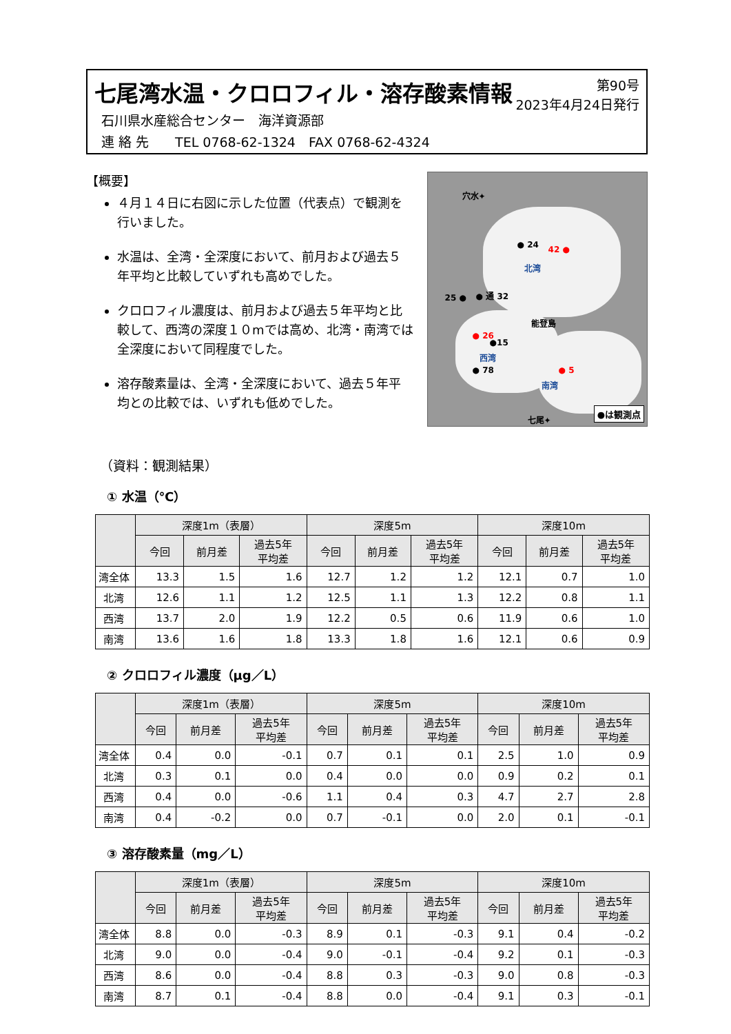七尾湾水温・クロロフィル・溶存酸素情報
石川県水産総合センター　海洋資源部
連 絡 先　　TEL 0768-62-1324　FAX 0768-62-4324
第90号
2023年4月24日発行
【概要】
４月１４日に右図に示した位置（代表点）で観測を行いました。
水温は、全湾・全深度において、前月および過去５年平均と比較していずれも高めでした。
クロロフィル濃度は、前月および過去５年平均と比較して、西湾の深度１０mでは高め、北湾・南湾では全深度において同程度でした。
溶存酸素量は、全湾・全深度において、過去５年平均との比較では、いずれも低めでした。
穴水✦
● 24 42 ●
北湾
25 ● ● 通 32
能登島
● 26
●15
西湾
● 78 ● 5
南湾
七尾✦
●は観測点
（資料：観測結果）
① 水温（℃）
| | 深度1m（表層） | | | 深度5m | | | 深度10m | | |
| --- | --- | --- | --- | --- | --- | --- | --- | --- | --- |
| | 今回 | 前月差 | 過去5年 平均差 | 今回 | 前月差 | 過去5年 平均差 | 今回 | 前月差 | 過去5年 平均差 |
| 湾全体 | 13.3 | 1.5 | 1.6 | 12.7 | 1.2 | 1.2 | 12.1 | 0.7 | 1.0 |
| 北湾 | 12.6 | 1.1 | 1.2 | 12.5 | 1.1 | 1.3 | 12.2 | 0.8 | 1.1 |
| 西湾 | 13.7 | 2.0 | 1.9 | 12.2 | 0.5 | 0.6 | 11.9 | 0.6 | 1.0 |
| 南湾 | 13.6 | 1.6 | 1.8 | 13.3 | 1.8 | 1.6 | 12.1 | 0.6 | 0.9 |
② クロロフィル濃度（μg／L）
| | 深度1m（表層） | | | 深度5m | | | 深度10m | | |
| --- | --- | --- | --- | --- | --- | --- | --- | --- | --- |
| | 今回 | 前月差 | 過去5年 平均差 | 今回 | 前月差 | 過去5年 平均差 | 今回 | 前月差 | 過去5年 平均差 |
| 湾全体 | 0.4 | 0.0 | -0.1 | 0.7 | 0.1 | 0.1 | 2.5 | 1.0 | 0.9 |
| 北湾 | 0.3 | 0.1 | 0.0 | 0.4 | 0.0 | 0.0 | 0.9 | 0.2 | 0.1 |
| 西湾 | 0.4 | 0.0 | -0.6 | 1.1 | 0.4 | 0.3 | 4.7 | 2.7 | 2.8 |
| 南湾 | 0.4 | -0.2 | 0.0 | 0.7 | -0.1 | 0.0 | 2.0 | 0.1 | -0.1 |
③ 溶存酸素量（mg／L）
| | 深度1m（表層） | | | 深度5m | | | 深度10m | | |
| --- | --- | --- | --- | --- | --- | --- | --- | --- | --- |
| | 今回 | 前月差 | 過去5年 平均差 | 今回 | 前月差 | 過去5年 平均差 | 今回 | 前月差 | 過去5年 平均差 |
| 湾全体 | 8.8 | 0.0 | -0.3 | 8.9 | 0.1 | -0.3 | 9.1 | 0.4 | -0.2 |
| 北湾 | 9.0 | 0.0 | -0.4 | 9.0 | -0.1 | -0.4 | 9.2 | 0.1 | -0.3 |
| 西湾 | 8.6 | 0.0 | -0.4 | 8.8 | 0.3 | -0.3 | 9.0 | 0.8 | -0.3 |
| 南湾 | 8.7 | 0.1 | -0.4 | 8.8 | 0.0 | -0.4 | 9.1 | 0.3 | -0.1 |